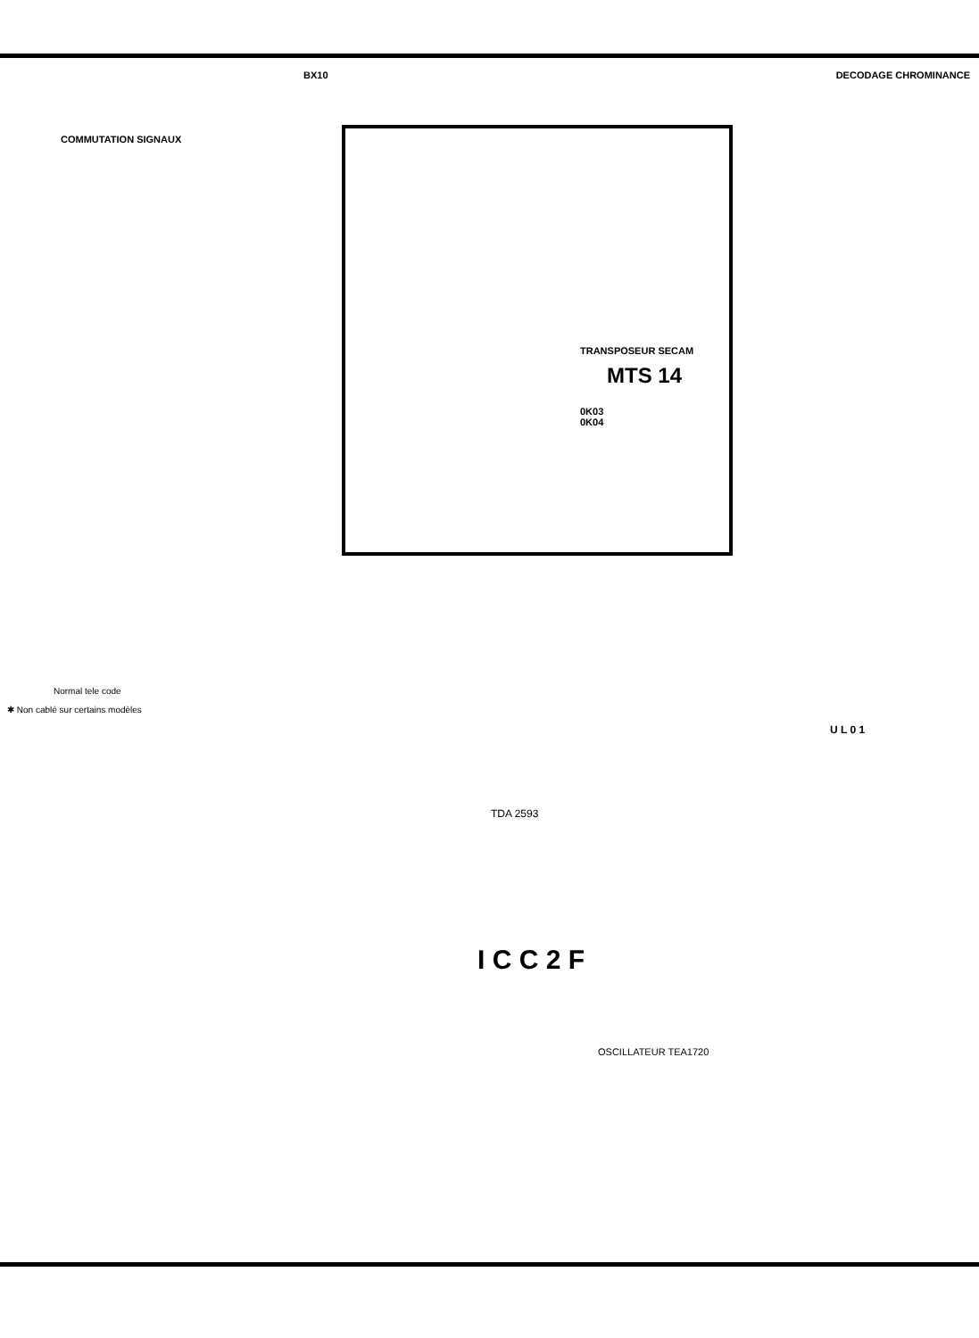BX10 DECODAGE CHROMINANCE
COMMUTATION SIGNAUX
TRANSPOSEUR SECAM
MTS 14
0K03
0K04
Normal tele code
✱ Non cablé sur certains modèles
U L 0 1
TDA 2593
I C C 2 F
OSCILLATEUR TEA1720